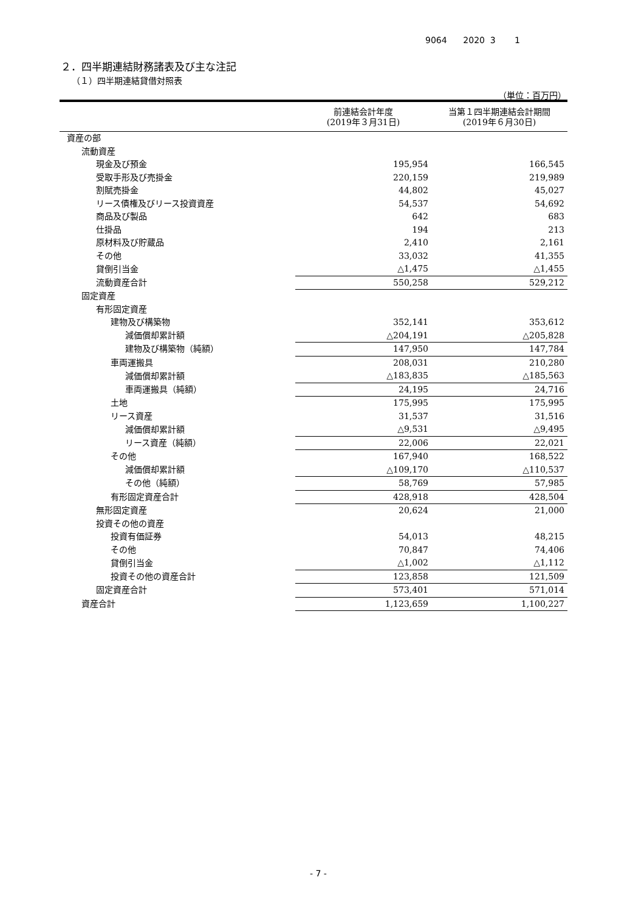9064 2020 3 1
２．四半期連結財務諸表及び主な注記
（１）四半期連結貸借対照表
（単位：百万円）
| | 前連結会計年度 (2019年３月31日) | 当第１四半期連結会計期間 (2019年６月30日) |
| --- | --- | --- |
| 資産の部 | | |
| 流動資産 | | |
| 現金及び預金 | 195,954 | 166,545 |
| 受取手形及び売掛金 | 220,159 | 219,989 |
| 割賦売掛金 | 44,802 | 45,027 |
| リース債権及びリース投資資産 | 54,537 | 54,692 |
| 商品及び製品 | 642 | 683 |
| 仕掛品 | 194 | 213 |
| 原材料及び貯蔵品 | 2,410 | 2,161 |
| その他 | 33,032 | 41,355 |
| 貸倒引当金 | △1,475 | △1,455 |
| 流動資産合計 | 550,258 | 529,212 |
| 固定資産 | | |
| 有形固定資産 | | |
| 建物及び構築物 | 352,141 | 353,612 |
| 減価償却累計額 | △204,191 | △205,828 |
| 建物及び構築物（純額） | 147,950 | 147,784 |
| 車両運搬具 | 208,031 | 210,280 |
| 減価償却累計額 | △183,835 | △185,563 |
| 車両運搬具（純額） | 24,195 | 24,716 |
| 土地 | 175,995 | 175,995 |
| リース資産 | 31,537 | 31,516 |
| 減価償却累計額 | △9,531 | △9,495 |
| リース資産（純額） | 22,006 | 22,021 |
| その他 | 167,940 | 168,522 |
| 減価償却累計額 | △109,170 | △110,537 |
| その他（純額） | 58,769 | 57,985 |
| 有形固定資産合計 | 428,918 | 428,504 |
| 無形固定資産 | 20,624 | 21,000 |
| 投資その他の資産 | | |
| 投資有価証券 | 54,013 | 48,215 |
| その他 | 70,847 | 74,406 |
| 貸倒引当金 | △1,002 | △1,112 |
| 投資その他の資産合計 | 123,858 | 121,509 |
| 固定資産合計 | 573,401 | 571,014 |
| 資産合計 | 1,123,659 | 1,100,227 |
- 7 -